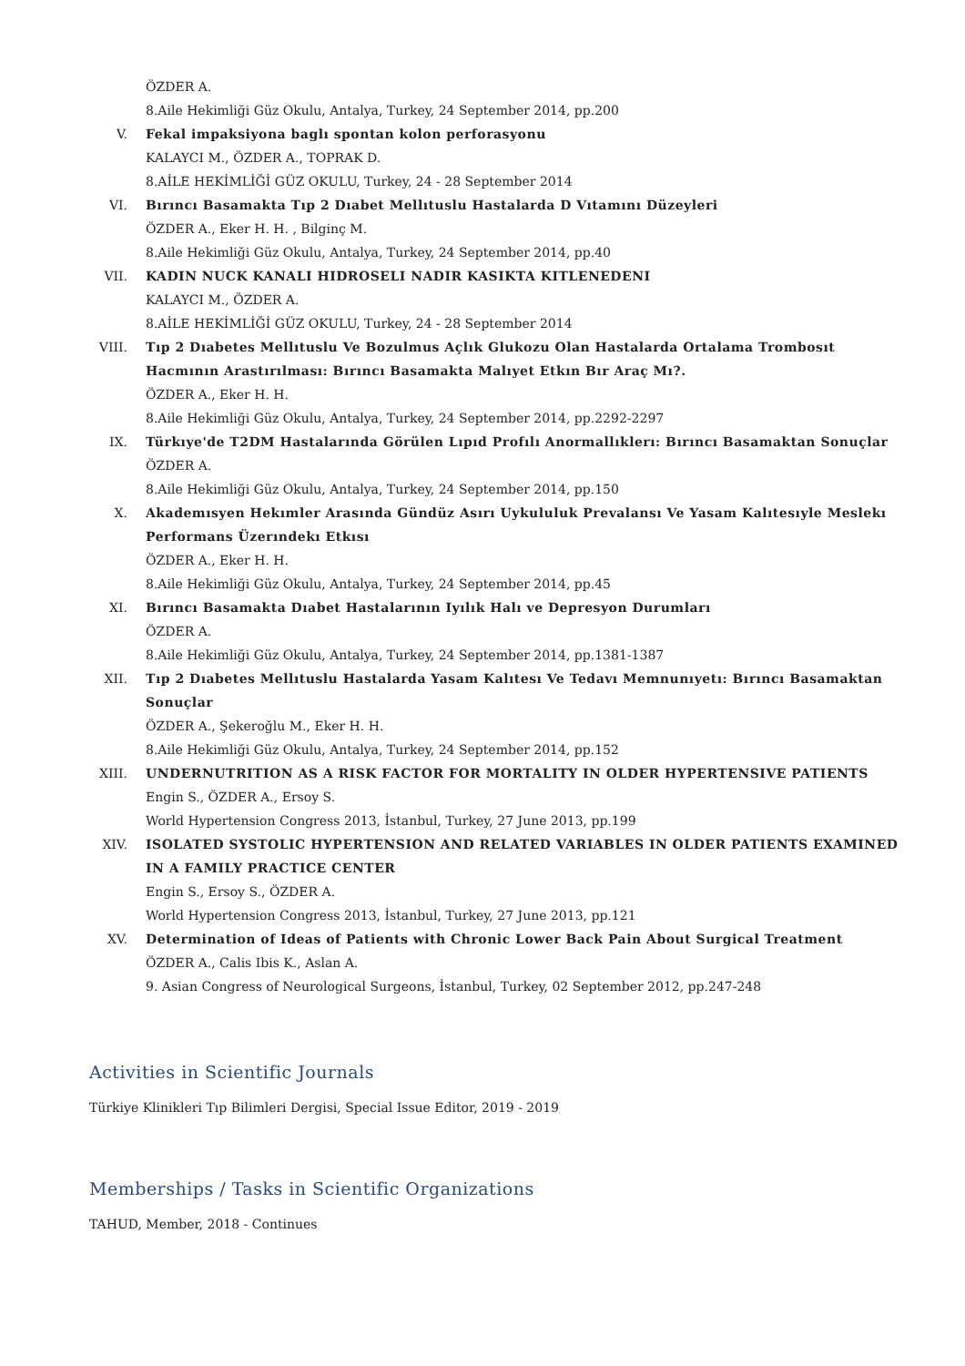ÖZDER A.
8.Aile Hekimliği Güz Okulu, Antalya, Turkey, 24 September 2014, pp.200
V. Fekal impaksiyona baglı spontan kolon perforasyonu
KALAYCI M., ÖZDER A., TOPRAK D.
8.AİLE HEKİMLİĞİ GÜZ OKULU, Turkey, 24 - 28 September 2014
VI. Bırıncı Basamakta Tıp 2 Dıabet Mellıtuslu Hastalarda D Vıtamını Düzeyleri
ÖZDER A., Eker H. H. , Bilginç M.
8.Aile Hekimliği Güz Okulu, Antalya, Turkey, 24 September 2014, pp.40
VII. KADIN NUCK KANALI HIDROSELI NADIR KASIKTA KITLENEDENI
KALAYCI M., ÖZDER A.
8.AİLE HEKİMLİĞİ GÜZ OKULU, Turkey, 24 - 28 September 2014
VIII. Tıp 2 Dıabetes Mellıtuslu Ve Bozulmus Açlık Glukozu Olan Hastalarda Ortalama Trombosıt Hacmının Arastırılması: Bırıncı Basamakta Malıyet Etkın Bır Araç Mı?.
ÖZDER A., Eker H. H.
8.Aile Hekimliği Güz Okulu, Antalya, Turkey, 24 September 2014, pp.2292-2297
IX. Türkıye'de T2DM Hastalarında Görülen Lıpıd Profılı Anormallıklerı: Bırıncı Basamaktan Sonuçlar
ÖZDER A.
8.Aile Hekimliği Güz Okulu, Antalya, Turkey, 24 September 2014, pp.150
X. Akademısyen Hekımler Arasında Gündüz Asırı Uykululuk Prevalansı Ve Yasam Kalıtesıyle Meslekı Performans Üzerındekı Etkısı
ÖZDER A., Eker H. H.
8.Aile Hekimliği Güz Okulu, Antalya, Turkey, 24 September 2014, pp.45
XI. Bırıncı Basamakta Dıabet Hastalarının Iyılık Halı ve Depresyon Durumları
ÖZDER A.
8.Aile Hekimliği Güz Okulu, Antalya, Turkey, 24 September 2014, pp.1381-1387
XII. Tıp 2 Dıabetes Mellıtuslu Hastalarda Yasam Kalıtesı Ve Tedavı Memnunıyetı: Bırıncı Basamaktan Sonuçlar
ÖZDER A., Şekeroğlu M., Eker H. H.
8.Aile Hekimliği Güz Okulu, Antalya, Turkey, 24 September 2014, pp.152
XIII. UNDERNUTRITION AS A RISK FACTOR FOR MORTALITY IN OLDER HYPERTENSIVE PATIENTS
Engin S., ÖZDER A., Ersoy S.
World Hypertension Congress 2013, İstanbul, Turkey, 27 June 2013, pp.199
XIV. ISOLATED SYSTOLIC HYPERTENSION AND RELATED VARIABLES IN OLDER PATIENTS EXAMINED IN A FAMILY PRACTICE CENTER
Engin S., Ersoy S., ÖZDER A.
World Hypertension Congress 2013, İstanbul, Turkey, 27 June 2013, pp.121
XV. Determination of Ideas of Patients with Chronic Lower Back Pain About Surgical Treatment
ÖZDER A., Calis Ibis K., Aslan A.
9. Asian Congress of Neurological Surgeons, İstanbul, Turkey, 02 September 2012, pp.247-248
Activities in Scientific Journals
Türkiye Klinikleri Tıp Bilimleri Dergisi, Special Issue Editor, 2019 - 2019
Memberships / Tasks in Scientific Organizations
TAHUD, Member, 2018 - Continues